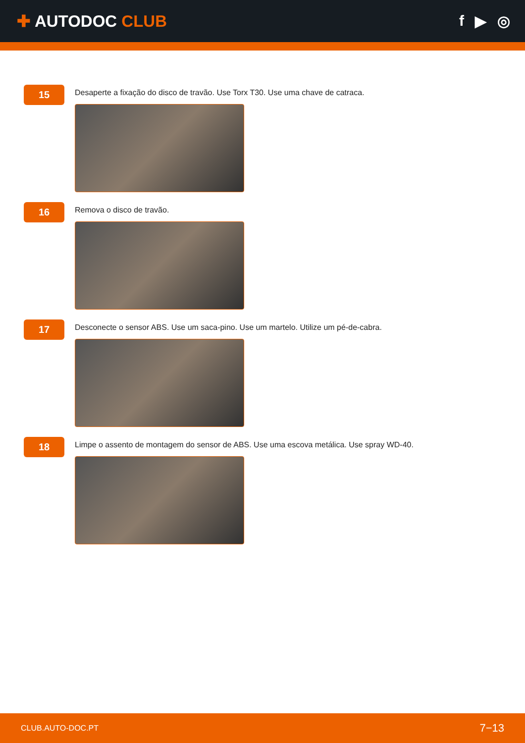✚ AUTODOC CLUB f ▶ ◎
15
Desaperte a fixação do disco de travão. Use Torx T30. Use uma chave de catraca.
16
Remova o disco de travão.
17
Desconecte o sensor ABS. Use um saca-pino. Use um martelo. Utilize um pé-de-cabra.
18
Limpe o assento de montagem do sensor de ABS. Use uma escova metálica. Use spray WD-40.
CLUB.AUTO-DOC.PT 7−13